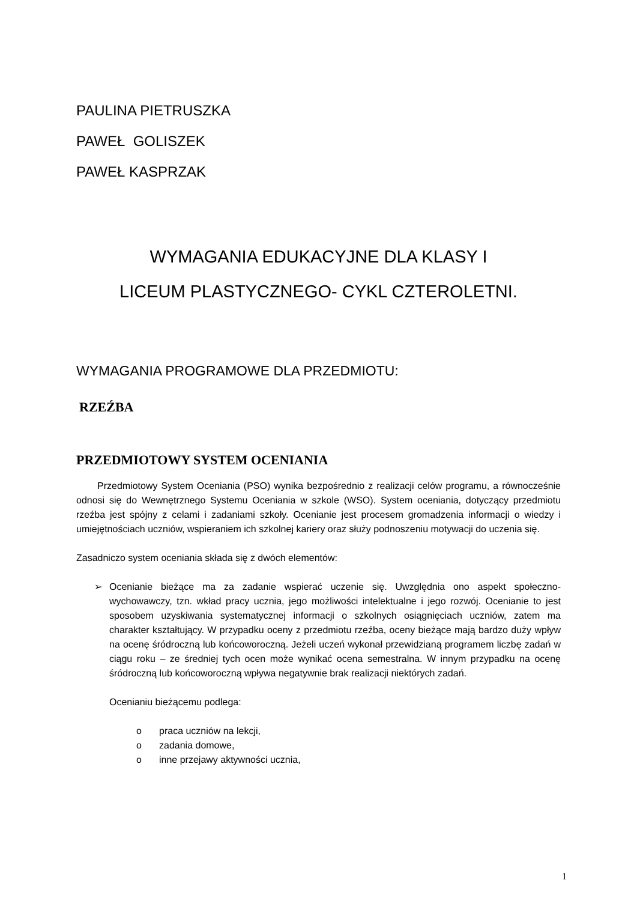PAULINA PIETRUSZKA
PAWEŁ GOLISZEK
PAWEŁ KASPRZAK
WYMAGANIA EDUKACYJNE DLA KLASY I
LICEUM PLASTYCZNEGO- CYKL CZTEROLETNI.
WYMAGANIA PROGRAMOWE DLA PRZEDMIOTU:
RZEŹBA
PRZEDMIOTOWY SYSTEM OCENIANIA
Przedmiotowy System Oceniania (PSO) wynika bezpośrednio z realizacji celów programu, a równocześnie odnosi się do Wewnętrznego Systemu Oceniania w szkole (WSO). System oceniania, dotyczący przedmiotu rzeźba jest spójny z celami i zadaniami szkoły. Ocenianie jest procesem gromadzenia informacji o wiedzy i umiejętnościach uczniów, wspieraniem ich szkolnej kariery oraz służy podnoszeniu motywacji do uczenia się.
Zasadniczo system oceniania składa się z dwóch elementów:
➢
Ocenianie bieżące ma za zadanie wspierać uczenie się. Uwzględnia ono aspekt społeczno-wychowawczy, tzn. wkład pracy ucznia, jego możliwości intelektualne i jego rozwój. Ocenianie to jest sposobem uzyskiwania systematycznej informacji o szkolnych osiągnięciach uczniów, zatem ma charakter kształtujący. W przypadku oceny z przedmiotu rzeźba, oceny bieżące mają bardzo duży wpływ na ocenę śródroczną lub końcoworoczną. Jeżeli uczeń wykonał przewidzianą programem liczbę zadań w ciągu roku – ze średniej tych ocen może wynikać ocena semestralna. W innym przypadku na ocenę śródroczną lub końcoworoczną wpływa negatywnie brak realizacji niektórych zadań.
Ocenianiu bieżącemu podlega:
o praca uczniów na lekcji,
o zadania domowe,
o inne przejawy aktywności ucznia,
1